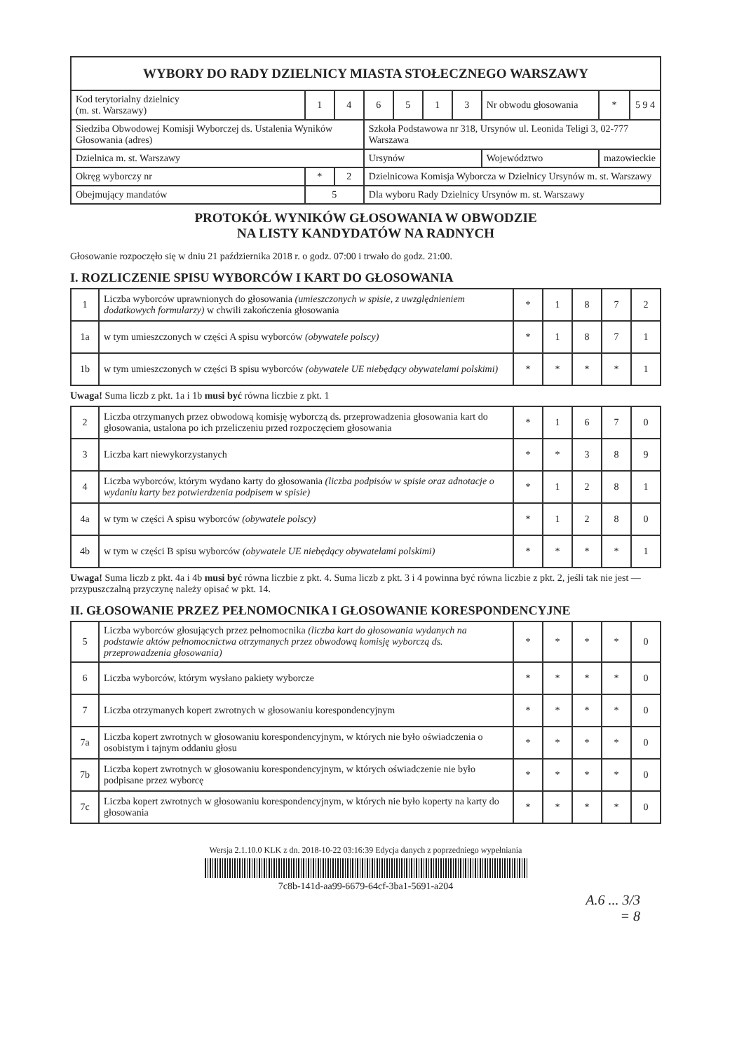| WYBORY DO RADY DZIELNICY MIASTA STOŁECZNEGO WARSZAWY | | | | | | | | | |
| Kod terytorialny dzielnicy (m. st. Warszawy) | 1 | 4 | 6 | 5 | 1 | 3 | Nr obwodu głosowania | * | 5 9 4 |
| Siedziba Obwodowej Komisji Wyborczej ds. Ustalenia Wyników Głosowania (adres) | | | Szkoła Podstawowa nr 318, Ursynów ul. Leonida Teligi 3, 02-777 Warszawa | | | | | | |
| Dzielnica m. st. Warszawy | | | Ursynów | | | | Województwo | mazowieckie | |
| Okręg wyborczy nr | * | 2 | Dzielnicowa Komisja Wyborcza w Dzielnicy Ursynów m. st. Warszawy | | | | | | |
| Obejmujący mandatów | 5 | | Dla wyboru Rady Dzielnicy Ursynów m. st. Warszawy | | | | | | |
PROTOKÓŁ WYNIKÓW GŁOSOWANIA W OBWODZIE
NA LISTY KANDYDATÓW NA RADNYCH
Głosowanie rozpoczęło się w dniu 21 października 2018 r. o godz. 07:00 i trwało do godz. 21:00.
I. ROZLICZENIE SPISU WYBORCÓW I KART DO GŁOSOWANIA
| 1 | Liczba wyborców uprawnionych do głosowania (umieszczonych w spisie, z uwzględnieniem dodatkowych formularzy) w chwili zakończenia głosowania | * | 1 | 8 | 7 | 2 |
| 1a | w tym umieszczonych w części A spisu wyborców (obywatele polscy) | * | 1 | 8 | 7 | 1 |
| 1b | w tym umieszczonych w części B spisu wyborców (obywatele UE niebędący obywatelami polskimi) | * | * | * | * | 1 |
Uwaga! Suma liczb z pkt. 1a i 1b musi być równa liczbie z pkt. 1
| 2 | Liczba otrzymanych przez obwodową komisję wyborczą ds. przeprowadzenia głosowania kart do głosowania, ustalona po ich przeliczeniu przed rozpoczęciem głosowania | * | 1 | 6 | 7 | 0 |
| 3 | Liczba kart niewykorzystanych | * | * | 3 | 8 | 9 |
| 4 | Liczba wyborców, którym wydano karty do głosowania (liczba podpisów w spisie oraz adnotacje o wydaniu karty bez potwierdzenia podpisem w spisie) | * | 1 | 2 | 8 | 1 |
| 4a | w tym w części A spisu wyborców (obywatele polscy) | * | 1 | 2 | 8 | 0 |
| 4b | w tym w części B spisu wyborców (obywatele UE niebędący obywatelami polskimi) | * | * | * | * | 1 |
Uwaga! Suma liczb z pkt. 4a i 4b musi być równa liczbie z pkt. 4. Suma liczb z pkt. 3 i 4 powinna być równa liczbie z pkt. 2, jeśli tak nie jest — przypuszczalną przyczynę należy opisać w pkt. 14.
II. GŁOSOWANIE PRZEZ PEŁNOMOCNIKA I GŁOSOWANIE KORESPONDENCYJNE
| 5 | Liczba wyborców głosujących przez pełnomocnika (liczba kart do głosowania wydanych na podstawie aktów pełnomocnictwa otrzymanych przez obwodową komisję wyborczą ds. przeprowadzenia głosowania) | * | * | * | * | 0 |
| 6 | Liczba wyborców, którym wysłano pakiety wyborcze | * | * | * | * | 0 |
| 7 | Liczba otrzymanych kopert zwrotnych w głosowaniu korespondencyjnym | * | * | * | * | 0 |
| 7a | Liczba kopert zwrotnych w głosowaniu korespondencyjnym, w których nie było oświadczenia o osobistym i tajnym oddaniu głosu | * | * | * | * | 0 |
| 7b | Liczba kopert zwrotnych w głosowaniu korespondencyjnym, w których oświadczenie nie było podpisane przez wyborcę | * | * | * | * | 0 |
| 7c | Liczba kopert zwrotnych w głosowaniu korespondencyjnym, w których nie było koperty na karty do głosowania | * | * | * | * | 0 |
Wersja 2.1.10.0 KLK z dn. 2018-10-22 03:16:39 Edycja danych z poprzedniego wypełniania
7c8b-141d-aa99-6679-64cf-3ba1-5691-a204
A.6 ... 3/3
= 8